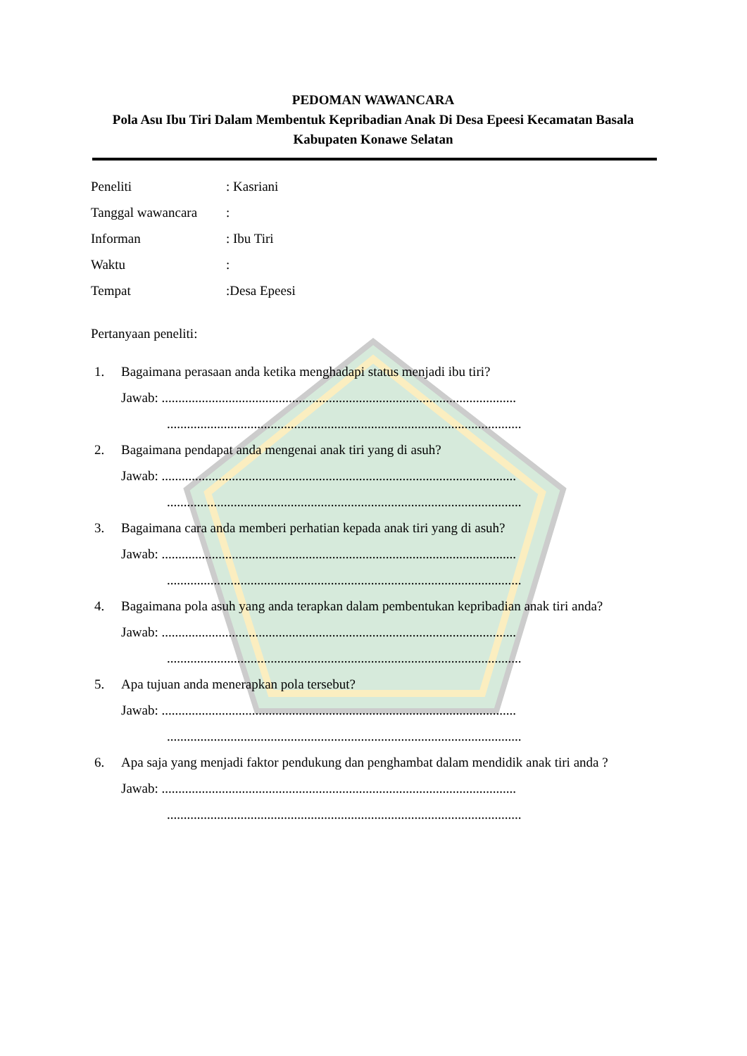PEDOMAN WAWANCARA
Pola Asu Ibu Tiri Dalam Membentuk Kepribadian Anak Di Desa Epeesi Kecamatan Basala Kabupaten Konawe Selatan
Peneliti : Kasriani
Tanggal wawancara :
Informan : Ibu Tiri
Waktu :
Tempat :Desa Epeesi
Pertanyaan peneliti:
1. Bagaimana perasaan anda ketika menghadapi status menjadi ibu tiri?
Jawab: ..........................................................................................................
..........................................................................................................
2. Bagaimana pendapat anda mengenai anak tiri yang di asuh?
Jawab: ..........................................................................................................
..........................................................................................................
3. Bagaimana cara anda memberi perhatian kepada anak tiri yang di asuh?
Jawab: ..........................................................................................................
..........................................................................................................
4. Bagaimana pola asuh yang anda terapkan dalam pembentukan kepribadian anak tiri anda?
Jawab: ..........................................................................................................
..........................................................................................................
5. Apa tujuan anda menerapkan pola tersebut?
Jawab: ..........................................................................................................
..........................................................................................................
6. Apa saja yang menjadi faktor pendukung dan penghambat dalam mendidik anak tiri anda ?
Jawab: ..........................................................................................................
..........................................................................................................